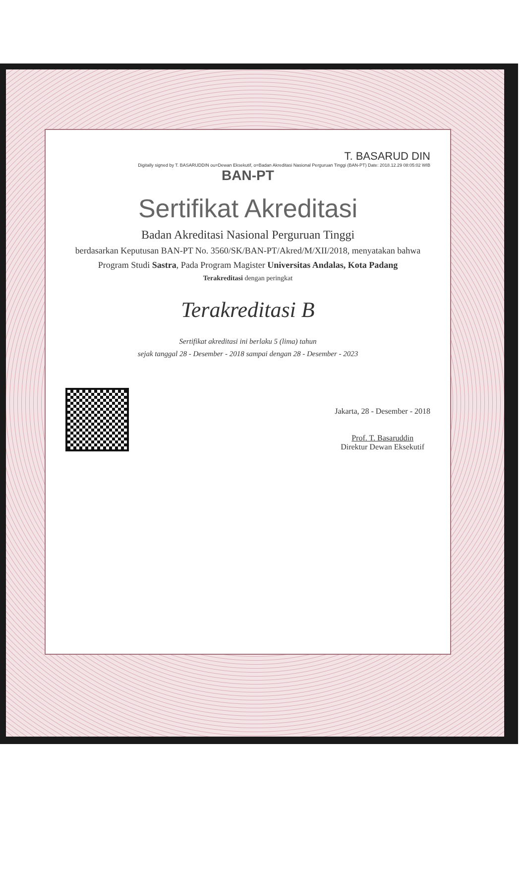T. BASARUD DIN
Digitally signed by T. BASARUDDIN ou=Dewan Eksekutif, o=Badan Akreditasi Nasional Perguruan Tinggi (BAN-PT) Date: 2018.12.29 08:05:02 WIB
BAN-PT
Sertifikat Akreditasi
Badan Akreditasi Nasional Perguruan Tinggi
berdasarkan Keputusan BAN-PT No. 3560/SK/BAN-PT/Akred/M/XII/2018, menyatakan bahwa
Program Studi Sastra, Pada Program Magister Universitas Andalas, Kota Padang
Terakreditasi dengan peringkat
Terakreditasi B
Sertifikat akreditasi ini berlaku 5 (lima) tahun
sejak tanggal 28 - Desember - 2018 sampai dengan 28 - Desember - 2023
Jakarta, 28 - Desember - 2018
Prof. T. Basaruddin
Direktur Dewan Eksekutif